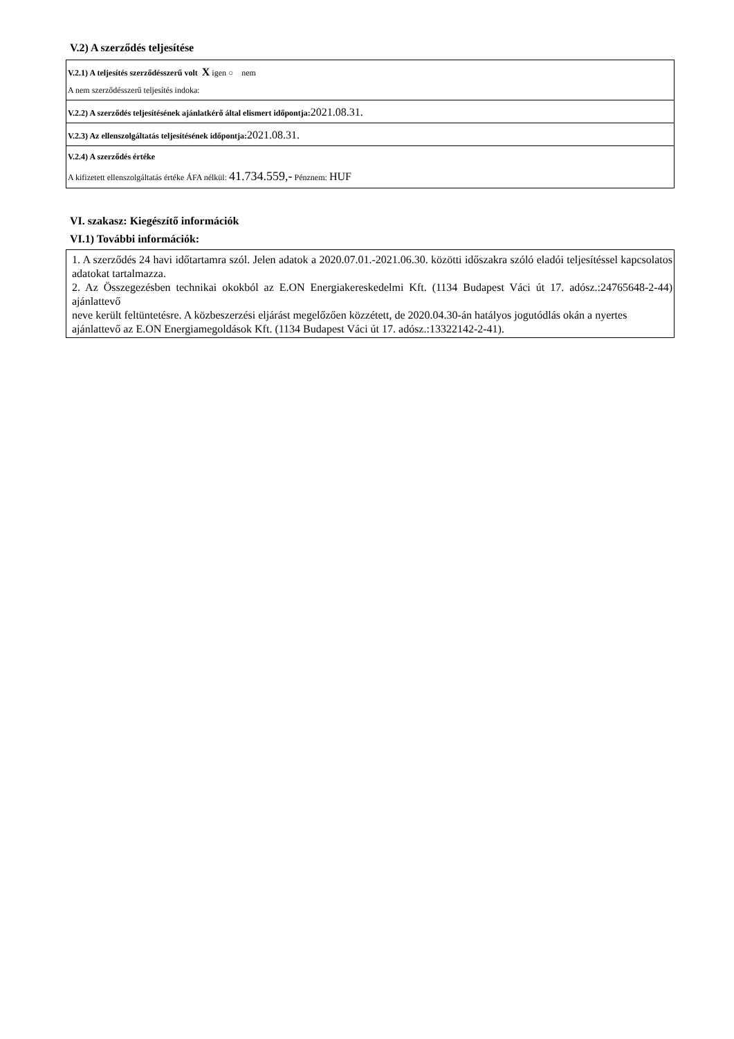V.2) A szerződés teljesítése
V.2.1) A teljesítés szerződésszerű volt X igen ○ nem
A nem szerződésszerű teljesítés indoka:
V.2.2) A szerződés teljesítésének ajánlatkérő által elismert időpontja: 2021.08.31.
V.2.3) Az ellenszolgáltatás teljesítésének időpontja: 2021.08.31.
V.2.4) A szerződés értéke
A kifizetett ellenszolgáltatás értéke ÁFA nélkül: 41.734.559,- Pénznem: HUF
VI. szakasz: Kiegészítő információk
VI.1) További információk:
1. A szerződés 24 havi időtartamra szól. Jelen adatok a 2020.07.01.-2021.06.30. közötti időszakra szóló eladói teljesítéssel kapcsolatos adatokat tartalmazza.
2. Az Összegezésben technikai okokból az E.ON Energiakereskedelmi Kft. (1134 Budapest Váci út 17. adósz.:24765648-2-44) ajánlattevő
neve került feltüntetésre. A közbeszerzési eljárást megelőzően közzétett, de 2020.04.30-án hatályos jogutódlás okán a nyertes
ajánlattevő az E.ON Energiamegoldások Kft. (1134 Budapest Váci út 17. adósz.:13322142-2-41).